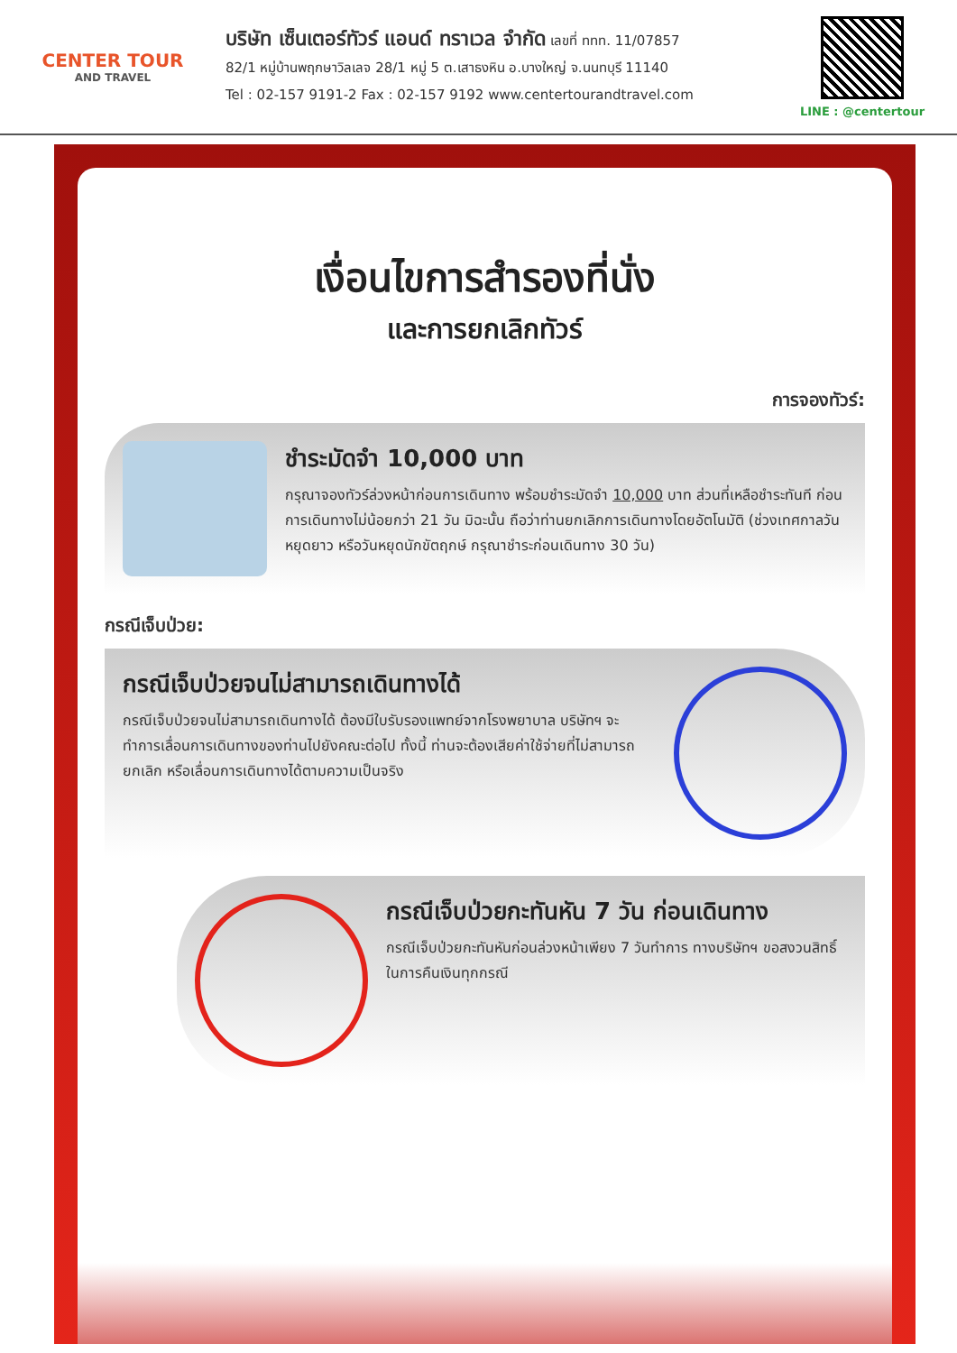CENTER TOUR
AND TRAVEL
บริษัท เซ็นเตอร์ทัวร์ แอนด์ ทราเวล จำกัด เลขที่ ททท. 11/07857
82/1 หมู่บ้านพฤกษาวิลเลจ 28/1 หมู่ 5 ต.เสาธงหิน อ.บางใหญ่ จ.นนทบุรี 11140
Tel : 02-157 9191-2 Fax : 02-157 9192 www.centertourandtravel.com
LINE : @centertour
เงื่อนไขการสำรองที่นั่ง
และการยกเลิกทัวร์
การจองทัวร์:
ชำระมัดจำ 10,000 บาท
กรุณาจองทัวร์ล่วงหน้าก่อนการเดินทาง พร้อมชำระมัดจำ 10,000 บาท ส่วนที่เหลือชำระทันที ก่อนการเดินทางไม่น้อยกว่า 21 วัน มิฉะนั้น ถือว่าท่านยกเลิกการเดินทางโดยอัตโนมัติ (ช่วงเทศกาลวันหยุดยาว หรือวันหยุดนักขัตฤกษ์ กรุณาชำระก่อนเดินทาง 30 วัน)
กรณีเจ็บป่วย:
กรณีเจ็บป่วยจนไม่สามารถเดินทางได้
กรณีเจ็บป่วยจนไม่สามารถเดินทางได้ ต้องมีใบรับรองแพทย์จากโรงพยาบาล บริษัทฯ จะทำการเลื่อนการเดินทางของท่านไปยังคณะต่อไป ทั้งนี้ ท่านจะต้องเสียค่าใช้จ่ายที่ไม่สามารถยกเลิก หรือเลื่อนการเดินทางได้ตามความเป็นจริง
กรณีเจ็บป่วยกะทันหัน 7 วัน ก่อนเดินทาง
กรณีเจ็บป่วยกะทันหันก่อนล่วงหน้าเพียง 7 วันทำการ ทางบริษัทฯ ขอสงวนสิทธิ์ในการคืนเงินทุกกรณี